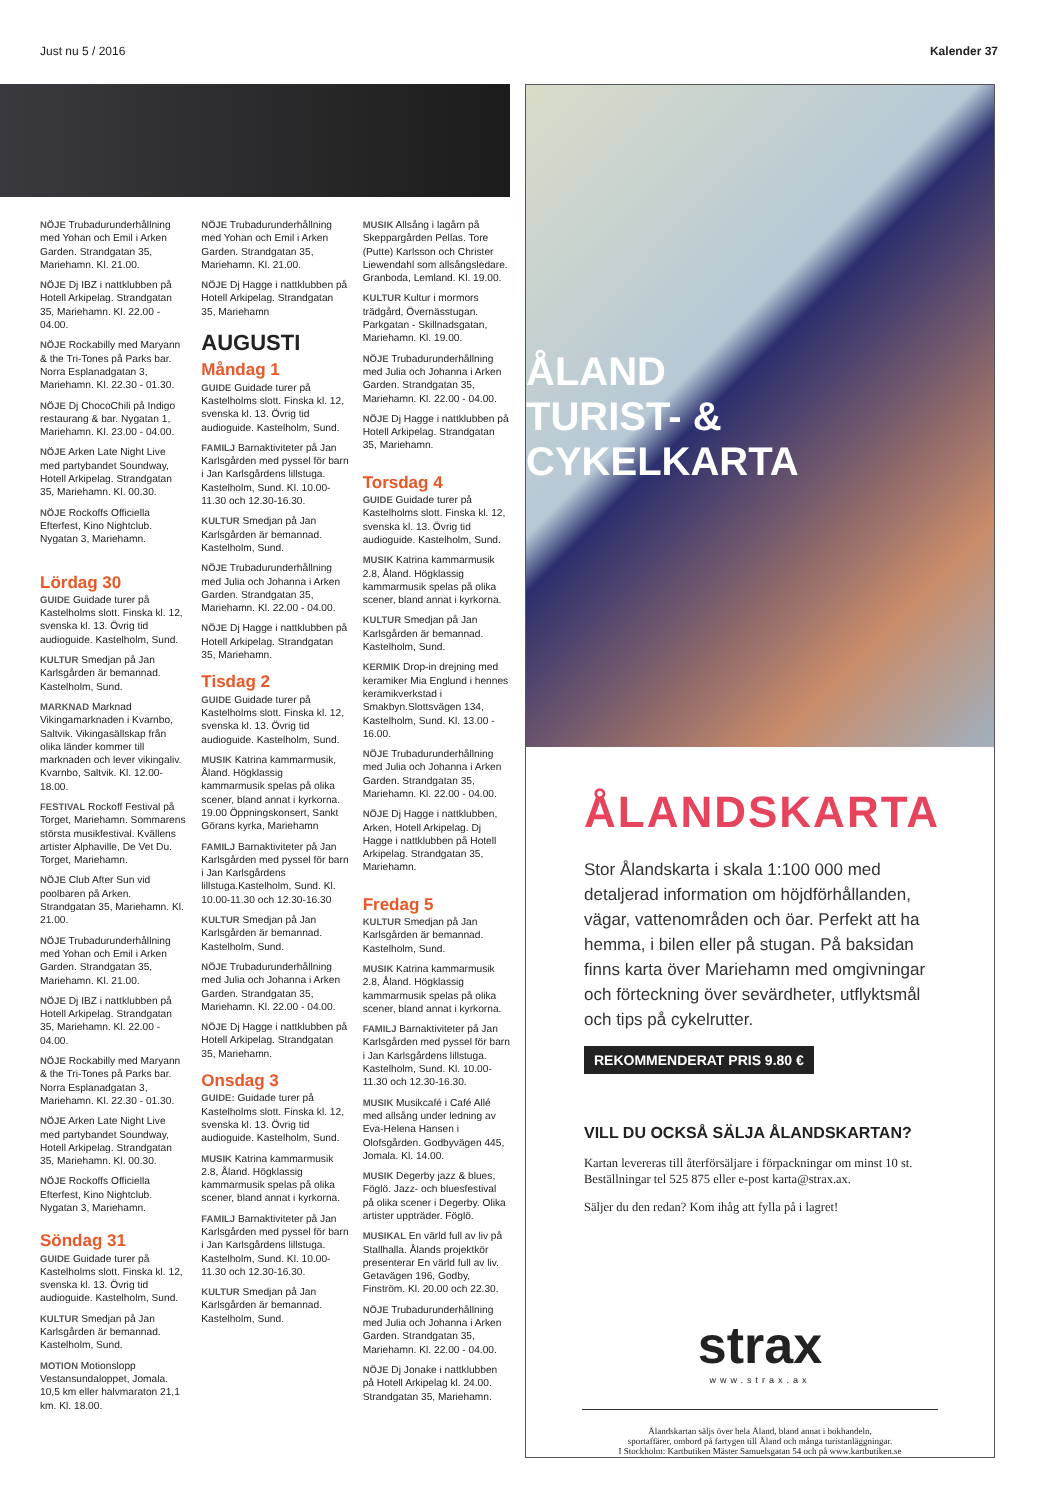Just nu 5 / 2016 Kalender 37
NÖJE Trubadurunderhållning med Yohan och Emil i Arken Garden. Strandgatan 35, Mariehamn. Kl. 21.00.
NÖJE Dj IBZ i nattklubben på Hotell Arkipelag. Strandgatan 35, Mariehamn. Kl. 22.00 - 04.00.
NÖJE Rockabilly med Maryann & the Tri-Tones på Parks bar. Norra Esplanadgatan 3, Mariehamn. Kl. 22.30 - 01.30.
NÖJE Dj ChocoChili på Indigo restaurang & bar. Nygatan 1, Mariehamn. Kl. 23.00 - 04.00.
NÖJE Arken Late Night Live med partybandet Soundway, Hotell Arkipelag. Strandgatan 35, Mariehamn. Kl. 00.30.
NÖJE Rockoffs Officiella Efterfest, Kino Nightclub. Nygatan 3, Mariehamn.
Lördag 30
GUIDE Guidade turer på Kastelholms slott. Finska kl. 12, svenska kl. 13. Övrig tid audioguide. Kastelholm, Sund.
KULTUR Smedjan på Jan Karlsgården är bemannad. Kastelholm, Sund.
MARKNAD Marknad Vikingamarknaden i Kvarnbo, Saltvik. Vikingasällskap från olika länder kommer till marknaden och lever vikingaliv. Kvarnbo, Saltvik. Kl. 12.00-18.00.
FESTIVAL Rockoff Festival på Torget, Mariehamn. Sommarens största musikfestival. Kvällens artister Alphaville, De Vet Du. Torget, Mariehamn.
NÖJE Club After Sun vid poolbaren på Arken. Strandgatan 35, Mariehamn. Kl. 21.00.
NÖJE Trubadurunderhållning med Yohan och Emil i Arken Garden. Strandgatan 35, Mariehamn. Kl. 21.00.
NÖJE Dj IBZ i nattklubben på Hotell Arkipelag. Strandgatan 35, Mariehamn. Kl. 22.00 - 04.00.
NÖJE Rockabilly med Maryann & the Tri-Tones på Parks bar. Norra Esplanadgatan 3, Mariehamn. Kl. 22.30 - 01.30.
NÖJE Arken Late Night Live med partybandet Soundway, Hotell Arkipelag. Strandgatan 35, Mariehamn. Kl. 00.30.
NÖJE Rockoffs Officiella Efterfest, Kino Nightclub. Nygatan 3, Mariehamn.
Söndag 31
GUIDE Guidade turer på Kastelholms slott. Finska kl. 12, svenska kl. 13. Övrig tid audioguide. Kastelholm, Sund.
KULTUR Smedjan på Jan Karlsgården är bemannad. Kastelholm, Sund.
MOTION Motionslopp Vestansundaloppet, Jomala. 10,5 km eller halvmaraton 21,1 km. Kl. 18.00.
NÖJE Trubadurunderhållning med Yohan och Emil i Arken Garden. Strandgatan 35, Mariehamn. Kl. 21.00.
NÖJE Dj Hagge i nattklubben på Hotell Arkipelag. Strandgatan 35, Mariehamn
AUGUSTI
Måndag 1
GUIDE Guidade turer på Kastelholms slott. Finska kl. 12, svenska kl. 13. Övrig tid audioguide. Kastelholm, Sund.
FAMILJ Barnaktiviteter på Jan Karlsgården med pyssel för barn i Jan Karlsgårdens lillstuga. Kastelholm, Sund. Kl. 10.00-11.30 och 12.30-16.30.
KULTUR Smedjan på Jan Karlsgården är bemannad. Kastelholm, Sund.
NÖJE Trubadurunderhållning med Julia och Johanna i Arken Garden. Strandgatan 35, Mariehamn. Kl. 22.00 - 04.00.
NÖJE Dj Hagge i nattklubben på Hotell Arkipelag. Strandgatan 35, Mariehamn.
Tisdag 2
GUIDE Guidade turer på Kastelholms slott. Finska kl. 12, svenska kl. 13. Övrig tid audioguide. Kastelholm, Sund.
MUSIK Katrina kammarmusik, Åland. Högklassig kammarmusik spelas på olika scener, bland annat i kyrkorna. 19.00 Öppningskonsert, Sankt Görans kyrka, Mariehamn
FAMILJ Barnaktiviteter på Jan Karlsgården med pyssel för barn i Jan Karlsgårdens lillstuga.Kastelholm, Sund. Kl. 10.00-11.30 och 12.30-16.30
KULTUR Smedjan på Jan Karlsgården är bemannad. Kastelholm, Sund.
NÖJE Trubadurunderhållning med Julia och Johanna i Arken Garden. Strandgatan 35, Mariehamn. Kl. 22.00 - 04.00.
NÖJE Dj Hagge i nattklubben på Hotell Arkipelag. Strandgatan 35, Mariehamn.
Onsdag 3
GUIDE: Guidade turer på Kastelholms slott. Finska kl. 12, svenska kl. 13. Övrig tid audioguide. Kastelholm, Sund.
MUSIK Katrina kammarmusik 2.8, Åland. Högklassig kammarmusik spelas på olika scener, bland annat i kyrkorna.
FAMILJ Barnaktiviteter på Jan Karlsgården med pyssel för barn i Jan Karlsgårdens lillstuga. Kastelholm, Sund. Kl. 10.00-11.30 och 12.30-16.30.
KULTUR Smedjan på Jan Karlsgården är bemannad. Kastelholm, Sund.
MUSIK Allsång i lagårn på Skeppargården Pellas. Tore (Putte) Karlsson och Christer Liewendahl som allsångsledare. Granboda, Lemland. Kl. 19.00.
KULTUR Kultur i mormors trädgård, Övernässtugan. Parkgatan - Skillnadsgatan, Mariehamn. Kl. 19.00.
NÖJE Trubadurunderhållning med Julia och Johanna i Arken Garden. Strandgatan 35, Mariehamn. Kl. 22.00 - 04.00.
NÖJE Dj Hagge i nattklubben på Hotell Arkipelag. Strandgatan 35, Mariehamn.
Torsdag 4
GUIDE Guidade turer på Kastelholms slott. Finska kl. 12, svenska kl. 13. Övrig tid audioguide. Kastelholm, Sund.
MUSIK Katrina kammarmusik 2.8, Åland. Högklassig kammarmusik spelas på olika scener, bland annat i kyrkorna.
KULTUR Smedjan på Jan Karlsgården är bemannad. Kastelholm, Sund.
KERMIK Drop-in drejning med keramiker Mia Englund i hennes keramikverkstad i Smakbyn.Slottsvägen 134, Kastelholm, Sund. Kl. 13.00 - 16.00.
NÖJE Trubadurunderhållning med Julia och Johanna i Arken Garden. Strandgatan 35, Mariehamn. Kl. 22.00 - 04.00.
NÖJE Dj Hagge i nattklubben, Arken, Hotell Arkipelag. Dj Hagge i nattklubben på Hotell Arkipelag. Strandgatan 35, Mariehamn.
Fredag 5
KULTUR Smedjan på Jan Karlsgården är bemannad. Kastelholm, Sund.
MUSIK Katrina kammarmusik 2.8, Åland. Högklassig kammarmusik spelas på olika scener, bland annat i kyrkorna.
FAMILJ Barnaktiviteter på Jan Karlsgården med pyssel för barn i Jan Karlsgårdens lillstuga. Kastelholm, Sund. Kl. 10.00-11.30 och 12.30-16.30.
MUSIK Musikcafé i Café Allé med allsång under ledning av Eva-Helena Hansen i Olofsgården. Godbyvägen 445, Jomala. Kl. 14.00.
MUSIK Degerby jazz & blues, Föglö. Jazz- och bluesfestival på olika scener i Degerby. Olika artister uppträder. Föglö.
MUSIKAL En värld full av liv på Stallhalla. Ålands projektkör presenterar En värld full av liv. Getavägen 196, Godby, Finström. Kl. 20.00 och 22.30.
NÖJE Trubadurunderhållning med Julia och Johanna i Arken Garden. Strandgatan 35, Mariehamn. Kl. 22.00 - 04.00.
NÖJE Dj Jonake i nattklubben på Hotell Arkipelag kl. 24.00. Strandgatan 35, Mariehamn.
ÅLAND
TURIST- & CYKELKARTA
ÅLANDSKARTA
Stor Ålandskarta i skala 1:100 000 med detaljerad information om höjdförhållanden, vägar, vatten­områden och öar. Perfekt att ha hemma, i bilen eller på stugan. På baksidan finns karta över Mariehamn med omgivningar och förteckning över sevärdheter, utflyktsmål och tips på cykelrutter.
REKOMMENDERAT PRIS 9.80 €
VILL DU OCKSÅ SÄLJA ÅLANDSKARTAN?
Kartan levereras till återförsäljare i förpackningar om minst 10 st. Beställningar tel 525 875 eller e-post karta@strax.ax.
Säljer du den redan? Kom ihåg att fylla på i lagret!
strax
www.strax.ax
Ålandskartan säljs över hela Åland, bland annat i bokhandeln,
sportaffärer, ombord på fartygen till Åland och många turistanläggningar.
I Stockholm: Kartbutiken Mäster Samuelsgatan 54 och på www.kartbutiken.se